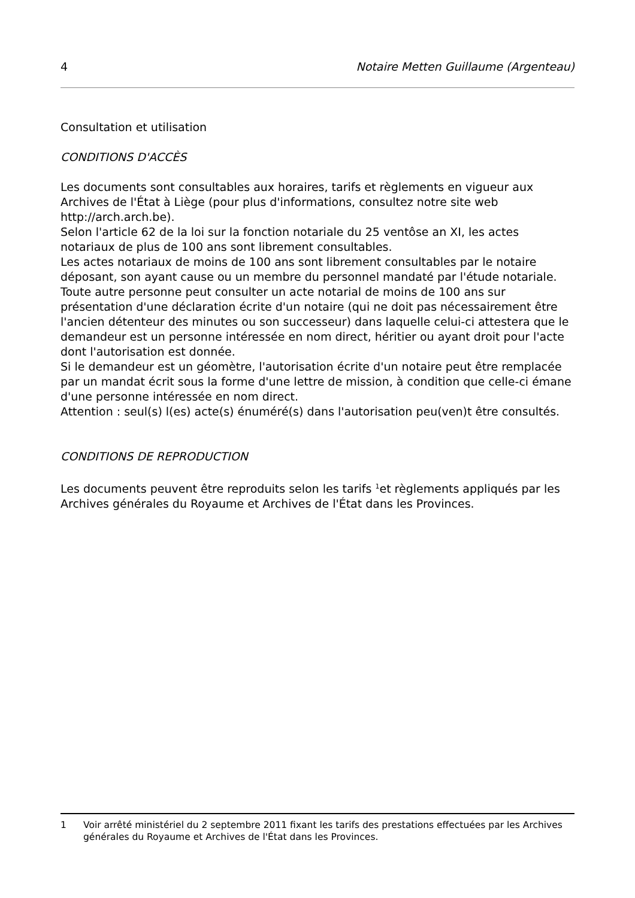4 Notaire Metten Guillaume (Argenteau)
Consultation et utilisation
CONDITIONS D'ACCÈS
Les documents sont consultables aux horaires, tarifs et règlements en vigueur aux Archives de l'État à Liège (pour plus d'informations, consultez notre site web http://arch.arch.be).
Selon l'article 62 de la loi sur la fonction notariale du 25 ventôse an XI, les actes notariaux de plus de 100 ans sont librement consultables.
Les actes notariaux de moins de 100 ans sont librement consultables par le notaire déposant, son ayant cause ou un membre du personnel mandaté par l'étude notariale.
Toute autre personne peut consulter un acte notarial de moins de 100 ans sur présentation d'une déclaration écrite d'un notaire (qui ne doit pas nécessairement être l'ancien détenteur des minutes ou son successeur) dans laquelle celui-ci attestera que le demandeur est un personne intéressée en nom direct, héritier ou ayant droit pour l'acte dont l'autorisation est donnée.
Si le demandeur est un géomètre, l'autorisation écrite d'un notaire peut être remplacée par un mandat écrit sous la forme d'une lettre de mission, à condition que celle-ci émane d'une personne intéressée en nom direct.
Attention : seul(s) l(es) acte(s) énuméré(s) dans l'autorisation peu(ven)t être consultés.
CONDITIONS DE REPRODUCTION
Les documents peuvent être reproduits selon les tarifs <sup>1</sup>et règlements appliqués par les Archives générales du Royaume et Archives de l'État dans les Provinces.
1 Voir arrêté ministériel du 2 septembre 2011 fixant les tarifs des prestations effectuées par les Archives générales du Royaume et Archives de l'État dans les Provinces.